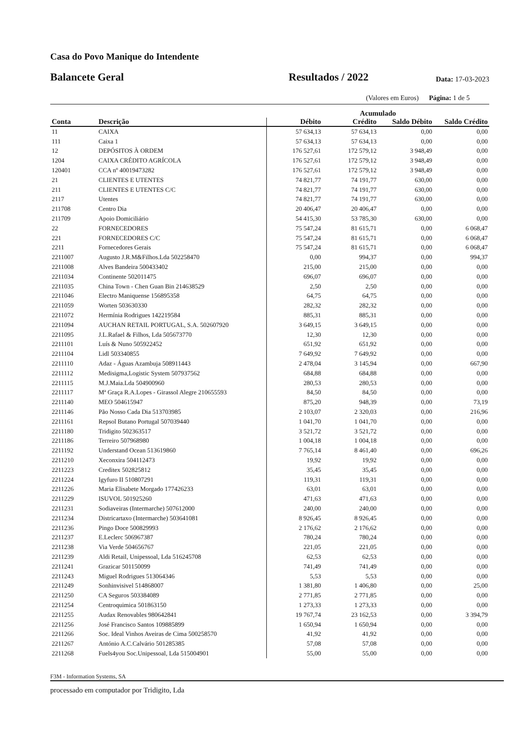Casa do Povo Manique do Intendente
Balancete Geral Resultados / 2022 Data: 17-03-2023
(Valores em Euros) Página: 1 de 5
| | | Acumulado | | | |
| --- | --- | --- | --- | --- | --- |
| Conta | Descrição | Débito | Crédito | Saldo Débito | Saldo Crédito |
| 11 | CAIXA | 57 634,13 | 57 634,13 | 0,00 | 0,00 |
| 111 | Caixa 1 | 57 634,13 | 57 634,13 | 0,00 | 0,00 |
| 12 | DEPÓSITOS À ORDEM | 176 527,61 | 172 579,12 | 3 948,49 | 0,00 |
| 1204 | CAIXA CRÉDITO AGRÍCOLA | 176 527,61 | 172 579,12 | 3 948,49 | 0,00 |
| 120401 | CCA nº 40019473282 | 176 527,61 | 172 579,12 | 3 948,49 | 0,00 |
| 21 | CLIENTES E UTENTES | 74 821,77 | 74 191,77 | 630,00 | 0,00 |
| 211 | CLIENTES E UTENTES C/C | 74 821,77 | 74 191,77 | 630,00 | 0,00 |
| 2117 | Utentes | 74 821,77 | 74 191,77 | 630,00 | 0,00 |
| 211708 | Centro Dia | 20 406,47 | 20 406,47 | 0,00 | 0,00 |
| 211709 | Apoio Domiciliário | 54 415,30 | 53 785,30 | 630,00 | 0,00 |
| 22 | FORNECEDORES | 75 547,24 | 81 615,71 | 0,00 | 6 068,47 |
| 221 | FORNECEDORES C/C | 75 547,24 | 81 615,71 | 0,00 | 6 068,47 |
| 2211 | Fornecedores Gerais | 75 547,24 | 81 615,71 | 0,00 | 6 068,47 |
| 2211007 | Augusto J.R.M&Filhos.Lda 502258470 | 0,00 | 994,37 | 0,00 | 994,37 |
| 2211008 | Alves Bandeira 500433402 | 215,00 | 215,00 | 0,00 | 0,00 |
| 2211034 | Continente 502011475 | 696,07 | 696,07 | 0,00 | 0,00 |
| 2211035 | China Town - Chen Guan Bin 214638529 | 2,50 | 2,50 | 0,00 | 0,00 |
| 2211046 | Electro Maniquense 156895358 | 64,75 | 64,75 | 0,00 | 0,00 |
| 2211059 | Worten 503630330 | 282,32 | 282,32 | 0,00 | 0,00 |
| 2211072 | Hermínia Rodrigues 142219584 | 885,31 | 885,31 | 0,00 | 0,00 |
| 2211094 | AUCHAN RETAIL PORTUGAL, S.A. 502607920 | 3 649,15 | 3 649,15 | 0,00 | 0,00 |
| 2211095 | J.L.Rafael & Filhos, Lda 505673770 | 12,30 | 12,30 | 0,00 | 0,00 |
| 2211101 | Luís & Nuno 505922452 | 651,92 | 651,92 | 0,00 | 0,00 |
| 2211104 | Lidl 503340855 | 7 649,92 | 7 649,92 | 0,00 | 0,00 |
| 2211110 | Adaz - Águas Azambuja 508911443 | 2 478,04 | 3 145,94 | 0,00 | 667,90 |
| 2211112 | Medisigma,Logistic System 507937562 | 684,88 | 684,88 | 0,00 | 0,00 |
| 2211115 | M.J.Maia.Lda 504900960 | 280,53 | 280,53 | 0,00 | 0,00 |
| 2211117 | Mª Graça R.A.Lopes - Girassol Alegre 210655593 | 84,50 | 84,50 | 0,00 | 0,00 |
| 2211140 | MEO 504615947 | 875,20 | 948,39 | 0,00 | 73,19 |
| 2211146 | Pão Nosso Cada Dia 513703985 | 2 103,07 | 2 320,03 | 0,00 | 216,96 |
| 2211161 | Repsol Butano Portugal 507039440 | 1 041,70 | 1 041,70 | 0,00 | 0,00 |
| 2211180 | Tridigito 502363517 | 3 521,72 | 3 521,72 | 0,00 | 0,00 |
| 2211186 | Terreiro 507968980 | 1 004,18 | 1 004,18 | 0,00 | 0,00 |
| 2211192 | Understand Ocean 513619860 | 7 765,14 | 8 461,40 | 0,00 | 696,26 |
| 2211210 | Xeconxira 504112473 | 19,92 | 19,92 | 0,00 | 0,00 |
| 2211223 | Creditex 502825812 | 35,45 | 35,45 | 0,00 | 0,00 |
| 2211224 | Igyfuro II 510807291 | 119,31 | 119,31 | 0,00 | 0,00 |
| 2211226 | Maria Elisabete Morgado 177426233 | 63,01 | 63,01 | 0,00 | 0,00 |
| 2211229 | ISUVOL 501925260 | 471,63 | 471,63 | 0,00 | 0,00 |
| 2211231 | Sodiaveiras (Intermarche) 507612000 | 240,00 | 240,00 | 0,00 | 0,00 |
| 2211234 | Districartaxo (Intermarche) 503641081 | 8 926,45 | 8 926,45 | 0,00 | 0,00 |
| 2211236 | Pingo Doce 500829993 | 2 176,62 | 2 176,62 | 0,00 | 0,00 |
| 2211237 | E.Leclerc 506967387 | 780,24 | 780,24 | 0,00 | 0,00 |
| 2211238 | Via Verde 504656767 | 221,05 | 221,05 | 0,00 | 0,00 |
| 2211239 | Aldi Retail, Unipessoal, Lda 516245708 | 62,53 | 62,53 | 0,00 | 0,00 |
| 2211241 | Grazicar 501150099 | 741,49 | 741,49 | 0,00 | 0,00 |
| 2211243 | Miguel Rodrigues 513064346 | 5,53 | 5,53 | 0,00 | 0,00 |
| 2211249 | Sonhinvisivel 514868007 | 1 381,80 | 1 406,80 | 0,00 | 25,00 |
| 2211250 | CA Seguros 503384089 | 2 771,85 | 2 771,85 | 0,00 | 0,00 |
| 2211254 | Centroquimica 501863150 | 1 273,33 | 1 273,33 | 0,00 | 0,00 |
| 2211255 | Audax Renovables 980642841 | 19 767,74 | 23 162,53 | 0,00 | 3 394,79 |
| 2211256 | José Francisco Santos 109885899 | 1 650,94 | 1 650,94 | 0,00 | 0,00 |
| 2211266 | Soc. Ideal Vinhos Aveiras de Cima 500258570 | 41,92 | 41,92 | 0,00 | 0,00 |
| 2211267 | António A.C.Calvário 501285385 | 57,08 | 57,08 | 0,00 | 0,00 |
| 2211268 | Fuels4you Soc.Unipessoal, Lda 515004901 | 55,00 | 55,00 | 0,00 | 0,00 |
F3M - Information Systems, SA
processado em computador por Tridigito, Lda